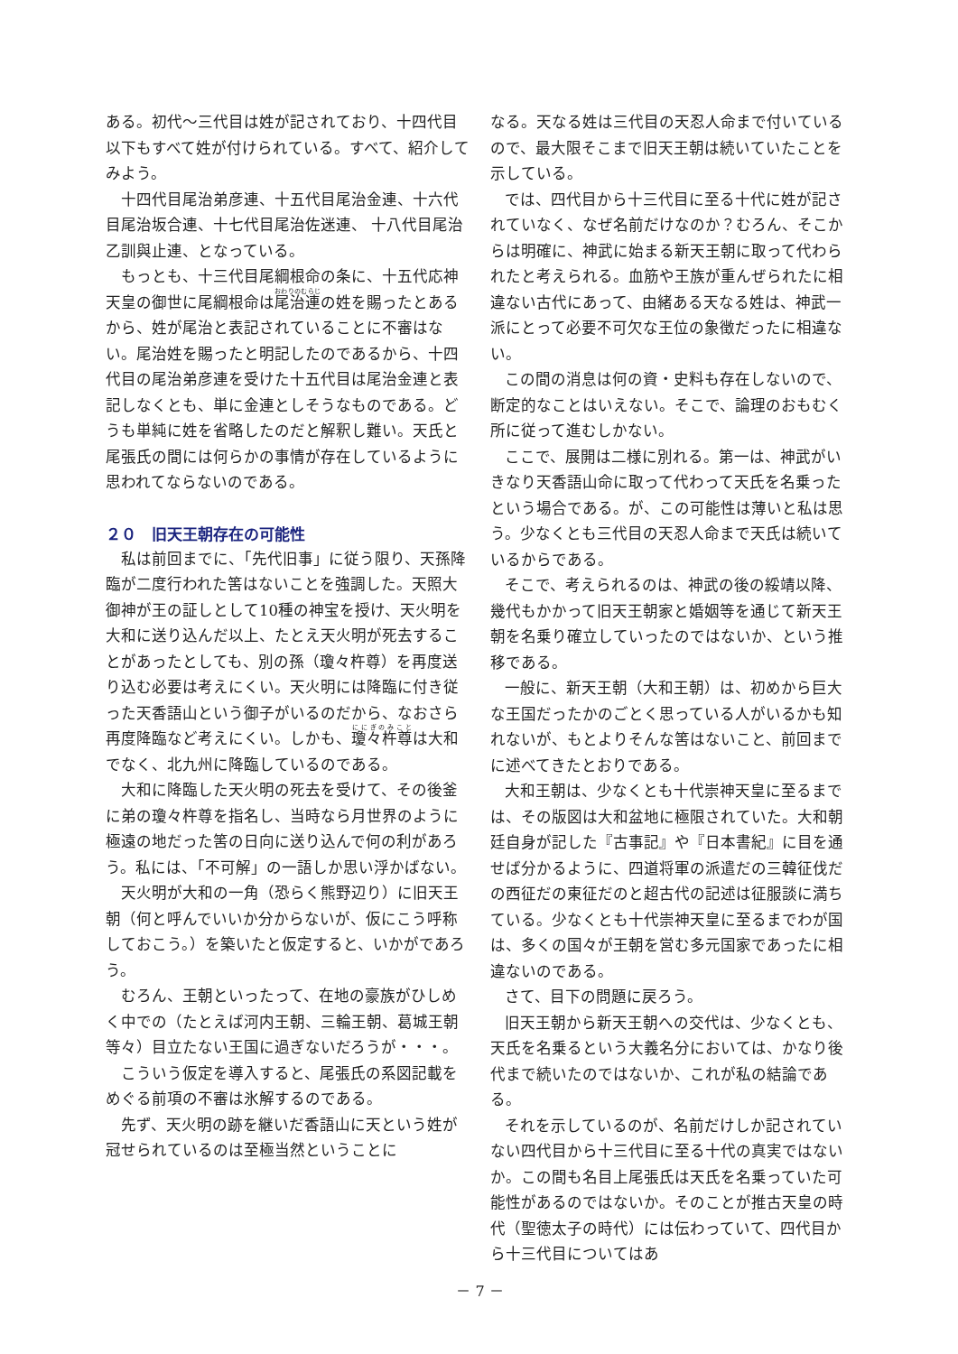ある。初代～三代目は姓が記されており、十四代目以下もすべて姓が付けられている。すべて、紹介してみよう。
十四代目尾治弟彦連、十五代目尾治金連、十六代目尾治坂合連、十七代目尾治佐迷連、 十八代目尾治乙訓與止連、となっている。
もっとも、十三代目尾綱根命の条に、十五代応神天皇の御世に尾綱根命は尾治連の姓を賜ったとあるから、姓が尾治と表記されていることに不審はない。尾治姓を賜ったと明記したのであるから、十四代目の尾治弟彦連を受けた十五代目は尾治金連と表記しなくとも、単に金連としそうなものである。どうも単純に姓を省略したのだと解釈し難い。天氏と尾張氏の間には何らかの事情が存在しているように思われてならないのである。
２０　旧天王朝存在の可能性
私は前回までに、「先代旧事」に従う限り、天孫降臨が二度行われた筈はないことを強調した。天照大御神が王の証しとして10種の神宝を授け、天火明を大和に送り込んだ以上、たとえ天火明が死去することがあったとしても、別の孫（瓊々杵尊）を再度送り込む必要は考えにくい。天火明には降臨に付き従った天香語山という御子がいるのだから、なおさら再度降臨など考えにくい。しかも、瓊々杵尊は大和でなく、北九州に降臨しているのである。
大和に降臨した天火明の死去を受けて、その後釜に弟の瓊々杵尊を指名し、当時なら月世界のように極遠の地だった筈の日向に送り込んで何の利があろう。私には、「不可解」の一語しか思い浮かばない。
天火明が大和の一角（恐らく熊野辺り）に旧天王朝（何と呼んでいいか分からないが、仮にこう呼称しておこう。）を築いたと仮定すると、いかがであろう。
むろん、王朝といったって、在地の豪族がひしめく中での（たとえば河内王朝、三輪王朝、葛城王朝等々）目立たない王国に過ぎないだろうが・・・。
こういう仮定を導入すると、尾張氏の系図記載をめぐる前項の不審は氷解するのである。
先ず、天火明の跡を継いだ香語山に天という姓が冠せられているのは至極当然ということに
なる。天なる姓は三代目の天忍人命まで付いているので、最大限そこまで旧天王朝は続いていたことを示している。
では、四代目から十三代目に至る十代に姓が記されていなく、なぜ名前だけなのか？むろん、そこからは明確に、神武に始まる新天王朝に取って代わられたと考えられる。血筋や王族が重んぜられたに相違ない古代にあって、由緒ある天なる姓は、神武一派にとって必要不可欠な王位の象徴だったに相違ない。
この間の消息は何の資・史料も存在しないので、断定的なことはいえない。そこで、論理のおもむく所に従って進むしかない。
ここで、展開は二様に別れる。第一は、神武がいきなり天香語山命に取って代わって天氏を名乗ったという場合である。が、この可能性は薄いと私は思う。少なくとも三代目の天忍人命まで天氏は続いているからである。
そこで、考えられるのは、神武の後の綏靖以降、幾代もかかって旧天王朝家と婚姻等を通じて新天王朝を名乗り確立していったのではないか、という推移である。
一般に、新天王朝（大和王朝）は、初めから巨大な王国だったかのごとく思っている人がいるかも知れないが、もとよりそんな筈はないこと、前回までに述べてきたとおりである。
大和王朝は、少なくとも十代崇神天皇に至るまでは、その版図は大和盆地に極限されていた。大和朝廷自身が記した『古事記』や『日本書紀』に目を通せば分かるように、四道将軍の派遣だの三韓征伐だの西征だの東征だのと超古代の記述は征服談に満ちている。少なくとも十代崇神天皇に至るまでわが国は、多くの国々が王朝を営む多元国家であったに相違ないのである。
さて、目下の問題に戻ろう。
旧天王朝から新天王朝への交代は、少なくとも、天氏を名乗るという大義名分においては、かなり後代まで続いたのではないか、これが私の結論である。
それを示しているのが、名前だけしか記されていない四代目から十三代目に至る十代の真実ではないか。この間も名目上尾張氏は天氏を名乗っていた可能性があるのではないか。そのことが推古天皇の時代（聖徳太子の時代）には伝わっていて、四代目から十三代目についてはあ
－ 7 －